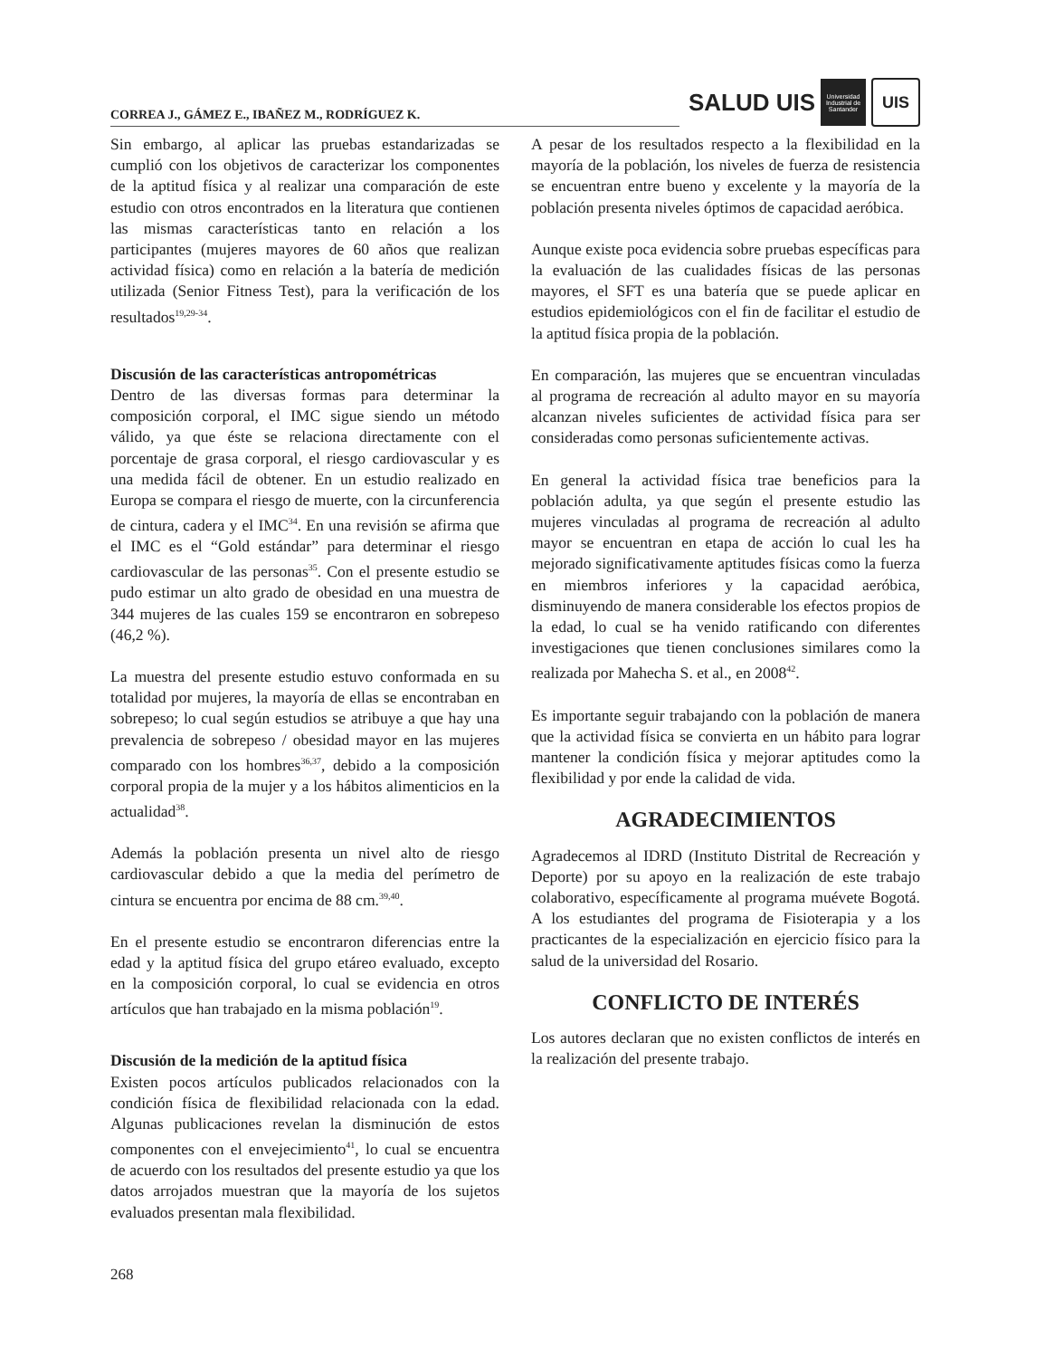CORREA J., GÁMEZ E., IBAÑEZ M., RODRÍGUEZ K.
SALUD UIS
Universidad Industrial de Santander
UIS
Sin embargo, al aplicar las pruebas estandarizadas se cumplió con los objetivos de caracterizar los componentes de la aptitud física y al realizar una comparación de este estudio con otros encontrados en la literatura que contienen las mismas características tanto en relación a los participantes (mujeres mayores de 60 años que realizan actividad física) como en relación a la batería de medición utilizada (Senior Fitness Test), para la verificación de los resultados<sup>19,29-34</sup>.
Discusión de las características antropométricas
Dentro de las diversas formas para determinar la composición corporal, el IMC sigue siendo un método válido, ya que éste se relaciona directamente con el porcentaje de grasa corporal, el riesgo cardiovascular y es una medida fácil de obtener. En un estudio realizado en Europa se compara el riesgo de muerte, con la circunferencia de cintura, cadera y el IMC<sup>34</sup>. En una revisión se afirma que el IMC es el “Gold estándar” para determinar el riesgo cardiovascular de las personas<sup>35</sup>. Con el presente estudio se pudo estimar un alto grado de obesidad en una muestra de 344 mujeres de las cuales 159 se encontraron en sobrepeso (46,2 %).
La muestra del presente estudio estuvo conformada en su totalidad por mujeres, la mayoría de ellas se encontraban en sobrepeso; lo cual según estudios se atribuye a que hay una prevalencia de sobrepeso / obesidad mayor en las mujeres comparado con los hombres<sup>36,37</sup>, debido a la composición corporal propia de la mujer y a los hábitos alimenticios en la actualidad<sup>38</sup>.
Además la población presenta un nivel alto de riesgo cardiovascular debido a que la media del perímetro de cintura se encuentra por encima de 88 cm.<sup>39,40</sup>.
En el presente estudio se encontraron diferencias entre la edad y la aptitud física del grupo etáreo evaluado, excepto en la composición corporal, lo cual se evidencia en otros artículos que han trabajado en la misma población<sup>19</sup>.
Discusión de la medición de la aptitud física
Existen pocos artículos publicados relacionados con la condición física de flexibilidad relacionada con la edad. Algunas publicaciones revelan la disminución de estos componentes con el envejecimiento<sup>41</sup>, lo cual se encuentra de acuerdo con los resultados del presente estudio ya que los datos arrojados muestran que la mayoría de los sujetos evaluados presentan mala flexibilidad.
A pesar de los resultados respecto a la flexibilidad en la mayoría de la población, los niveles de fuerza de resistencia se encuentran entre bueno y excelente y la mayoría de la población presenta niveles óptimos de capacidad aeróbica.
Aunque existe poca evidencia sobre pruebas específicas para la evaluación de las cualidades físicas de las personas mayores, el SFT es una batería que se puede aplicar en estudios epidemiológicos con el fin de facilitar el estudio de la aptitud física propia de la población.
En comparación, las mujeres que se encuentran vinculadas al programa de recreación al adulto mayor en su mayoría alcanzan niveles suficientes de actividad física para ser consideradas como personas suficientemente activas.
En general la actividad física trae beneficios para la población adulta, ya que según el presente estudio las mujeres vinculadas al programa de recreación al adulto mayor se encuentran en etapa de acción lo cual les ha mejorado significativamente aptitudes físicas como la fuerza en miembros inferiores y la capacidad aeróbica, disminuyendo de manera considerable los efectos propios de la edad, lo cual se ha venido ratificando con diferentes investigaciones que tienen conclusiones similares como la realizada por Mahecha S. et al., en 2008<sup>42</sup>.
Es importante seguir trabajando con la población de manera que la actividad física se convierta en un hábito para lograr mantener la condición física y mejorar aptitudes como la flexibilidad y por ende la calidad de vida.
AGRADECIMIENTOS
Agradecemos al IDRD (Instituto Distrital de Recreación y Deporte) por su apoyo en la realización de este trabajo colaborativo, específicamente al programa muévete Bogotá. A los estudiantes del programa de Fisioterapia y a los practicantes de la especialización en ejercicio físico para la salud de la universidad del Rosario.
CONFLICTO DE INTERÉS
Los autores declaran que no existen conflictos de interés en la realización del presente trabajo.
268